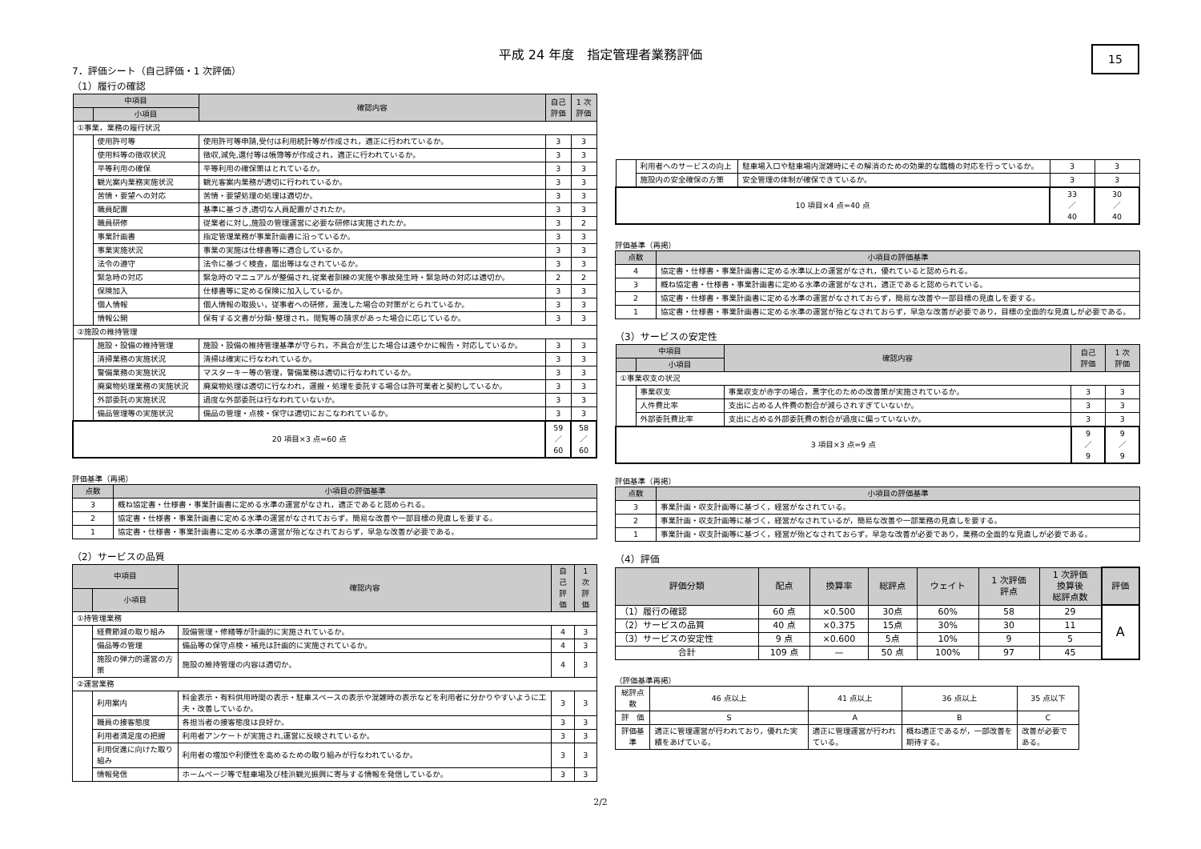平成 24 年度　指定管理者業務評価
15
7．評価シート（自己評価・1 次評価）
（1）履行の確認
| 中項目 | | 確認内容 | 自己 評価 | 1 次 評価 |
| --- | --- | --- | --- | --- |
| | 小項目 | | | |
| ①事業，業務の履行状況 | | | | |
| | 使用許可等 | 使用許可等申請,受付は利用統計等が作成され，適正に行われているか。 | 3 | 3 |
| | 使用料等の徴収状況 | 徴収,減免,還付等は帳簿等が作成され，適正に行われているか。 | 3 | 3 |
| | 平等利用の確保 | 平等利用の確保策はとれているか。 | 3 | 3 |
| | 観光案内業務実施状況 | 観光客案内業務が適切に行われているか。 | 3 | 3 |
| | 苦情・要望への対応 | 苦情・要望処理の処理は適切か。 | 3 | 3 |
| | 職員配置 | 基準に基づき,適切な人員配置がされたか。 | 3 | 3 |
| | 職員研修 | 従業者に対し,施設の管理運営に必要な研修は実施されたか。 | 3 | 2 |
| | 事業計画書 | 指定管理業務が事業計画書に沿っているか。 | 3 | 3 |
| | 事業実施状況 | 事業の実施は仕様書等に適合しているか。 | 3 | 3 |
| | 法令の遵守 | 法令に基づく検査，届出等はなされているか。 | 3 | 3 |
| | 緊急時の対応 | 緊急時のマニュアルが整備され,従業者訓練の実施や事故発生時・緊急時の対応は適切か。 | 2 | 2 |
| | 保険加入 | 仕様書等に定める保険に加入しているか。 | 3 | 3 |
| | 個人情報 | 個人情報の取扱い，従事者への研修，漏洩した場合の対策がとられているか。 | 3 | 3 |
| | 情報公開 | 保有する文書が分類･整理され，閲覧等の請求があった場合に応じているか。 | 3 | 3 |
| ②施設の維持管理 | | | | |
| | 施設・設備の維持管理 | 施設・設備の維持管理基準が守られ，不具合が生じた場合は速やかに報告・対応しているか。 | 3 | 3 |
| | 清掃業務の実施状況 | 清掃は確実に行なわれているか。 | 3 | 3 |
| | 警備業務の実施状況 | マスターキー等の管理，警備業務は適切に行なわれているか。 | 3 | 3 |
| | 廃棄物処理業務の実施状況 | 廃棄物処理は適切に行なわれ，運搬・処理を委託する場合は許可業者と契約しているか。 | 3 | 3 |
| | 外部委託の実施状況 | 過度な外部委託は行なわれていないか。 | 3 | 3 |
| | 備品管理等の実施状況 | 備品の管理・点検・保守は適切におこなわれているか。 | 3 | 3 |
| 20 項目×3 点=60 点 | | | 59 ／ 60 | 58 ／ 60 |
評価基準（再掲）
| 点数 | 小項目の評価基準 |
| --- | --- |
| 3 | 概ね協定書・仕様書・事業計画書に定める水準の運営がなされ，適正であると認められる。 |
| 2 | 協定書・仕様書・事業計画書に定める水準の運営がなされておらず，簡易な改善や一部目標の見直しを要する。 |
| 1 | 協定書・仕様書・事業計画書に定める水準の運営が殆どなされておらず，早急な改善が必要である。 |
（2）サービスの品質
| 中項目 | | 確認内容 | 自己 評価 | 1 次 評価 |
| --- | --- | --- | --- | --- |
| | 小項目 | | | |
| ①持管理業務 | | | | |
| | 経費節減の取り組み | 設備管理・修繕等が計画的に実施されているか。 | 4 | 3 |
| | 備品等の管理 | 備品等の保守点検・補充は計画的に実施されているか。 | 4 | 3 |
| | 施設の弾力的運営の方策 | 施設の維持管理の内容は適切か。 | 4 | 3 |
| ②運営業務 | | | | |
| | 利用案内 | 料金表示・有料供用時間の表示・駐車スペースの表示や混雑時の表示などを利用者に分かりやすいように工夫・改善しているか。 | 3 | 3 |
| | 職員の接客態度 | 各担当者の接客態度は良好か。 | 3 | 3 |
| | 利用者満足度の把握 | 利用者アンケートが実施され,運営に反映されているか。 | 3 | 3 |
| | 利用促進に向けた取り組み | 利用者の増加や利便性を高めるための取り組みが行なわれているか。 | 3 | 3 |
| | 情報発信 | ホームページ等で駐車場及び桂浜観光振興に寄与する情報を発信しているか。 | 3 | 3 |
| | 利用者へのサービスの向上 | 駐車場入口や駐車場内混雑時にその解消のための効果的な臨機の対応を行っているか。 | 3 | 3 |
| | 施設内の安全確保の方策 | 安全管理の体制が確保できているか。 | 3 | 3 |
| 10 項目×4 点=40 点 | | | 33 ／ 40 | 30 ／ 40 |
評価基準（再掲）
| 点数 | 小項目の評価基準 |
| --- | --- |
| 4 | 協定書・仕様書・事業計画書に定める水準以上の運営がなされ，優れていると認められる。 |
| 3 | 概ね協定書・仕様書・事業計画書に定める水準の運営がなされ，適正であると認められている。 |
| 2 | 協定書・仕様書・事業計画書に定める水準の運営がなされておらず，簡易な改善や一部目標の見直しを要する。 |
| 1 | 協定書・仕様書・事業計画書に定める水準の運営が殆どなされておらず，早急な改善が必要であり，目標の全面的な見直しが必要である。 |
（3）サービスの安定性
| 中項目 | | 確認内容 | 自己 評価 | 1 次 評価 |
| --- | --- | --- | --- | --- |
| | 小項目 | | | |
| ①事業収支の状況 | | | | |
| | 事業収支 | 事業収支が赤字の場合，黒字化のための改善策が実施されているか。 | 3 | 3 |
| | 人件費比率 | 支出に占める人件費の割合が減らされすぎていないか。 | 3 | 3 |
| | 外部委託費比率 | 支出に占める外部委託費の割合が過度に偏っていないか。 | 3 | 3 |
| 3 項目×3 点=9 点 | | | 9 ／ 9 | 9 ／ 9 |
評価基準（再掲）
| 点数 | 小項目の評価基準 |
| --- | --- |
| 3 | 事業計画・収支計画等に基づく，経営がなされている。 |
| 2 | 事業計画・収支計画等に基づく，経営がなされているが，簡易な改善や一部業務の見直しを要する。 |
| 1 | 事業計画・収支計画等に基づく，経営が殆どなされておらず，早急な改善が必要であり，業務の全面的な見直しが必要である。 |
（4）評価
| 評価分類 | 配点 | 換算率 | 総評点 | ウェイト | 1 次評価 評点 | 1 次評価 換算後 総評点数 | 評価 |
| --- | --- | --- | --- | --- | --- | --- | --- |
| （1）履行の確認 | 60 点 | ×0.500 | 30点 | 60% | 58 | 29 | A |
| （2）サービスの品質 | 40 点 | ×0.375 | 15点 | 30% | 30 | 11 | |
| （3）サービスの安定性 | 9 点 | ×0.600 | 5点 | 10% | 9 | 5 | |
| 合計 | 109 点 | — | 50 点 | 100% | 97 | 45 | |
（評価基準再掲）
| 総評点数 | 46 点以上 | 41 点以上 | 36 点以上 | 35 点以下 |
| 評 価 | S | A | B | C |
| 評価基準 | 適正に管理運営が行われており，優れた実績をあげている。 | 適正に管理運営が行われている。 | 概ね適正であるが，一部改善を期待する。 | 改善が必要である。 |
2/2